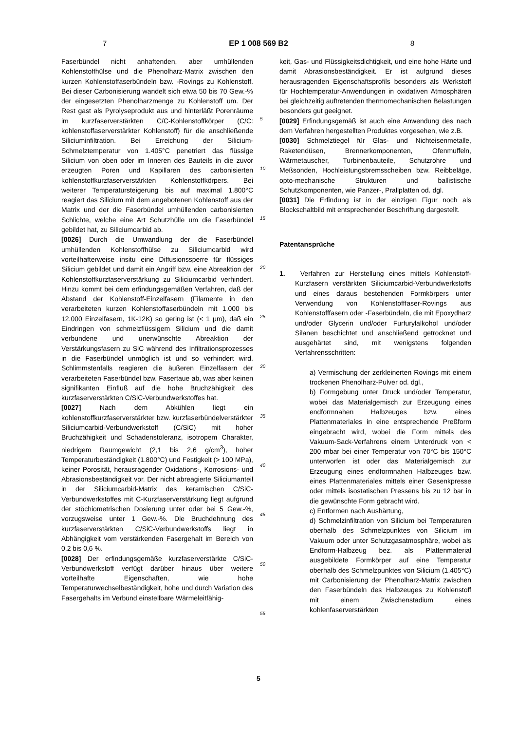7 EP 1 008 569 B2 8
Faserbündel nicht anhaftenden, aber umhüllenden Kohlenstoffhülse und die Phenolharz-Matrix zwischen den kurzen Kohlenstoffaserbündeln bzw. -Rovings zu Kohlenstoff. Bei dieser Carbonisierung wandelt sich etwa 50 bis 70 Gew.-% der eingesetzten Phenolharzmenge zu Kohlenstoff um. Der Rest gast als Pyrolyseprodukt aus und hinterläßt Porenräume im kurzfaserverstärkten C/C-Kohlenstoffkörper (C/C: kohlenstoffaserverstärkter Kohlenstoff) für die anschließende Siliciuminfiltration. Bei Erreichung der Silicium-Schmelztemperatur von 1.405°C penetriert das flüssige Silicium von oben oder im Inneren des Bauteils in die zuvor erzeugten Poren und Kapillaren des carbonisierten kohlenstoffkurzfaserverstärkten Kohlenstoffkörpers. Bei weiterer Temperatursteigerung bis auf maximal 1.800°C reagiert das Silicium mit dem angebotenen Kohlenstoff aus der Matrix und der die Faserbündel umhüllenden carbonisierten Schlichte, welche eine Art Schutzhülle um die Faserbündel gebildet hat, zu Siliciumcarbid ab.
[0026] Durch die Umwandlung der die Faserbündel umhüllenden Kohlenstoffhülse zu Siliciumcarbid wird vorteilhafterweise insitu eine Diffusionssperre für flüssiges Silicium gebildet und damit ein Angriff bzw. eine Abreaktion der Kohlenstoffkurzfaserverstärkung zu Siliciumcarbid verhindert. Hinzu kommt bei dem erfindungsgemäßen Verfahren, daß der Abstand der Kohlenstoff-Einzelfasern (Filamente in den verarbeiteten kurzen Kohlenstoffaserbündeln mit 1.000 bis 12.000 Einzelfasern, 1K-12K) so gering ist (< 1 μm), daß ein Eindringen von schmelzflüssigem Silicium und die damit verbundene und unerwünschte Abreaktion der Verstärkungsfasern zu SiC während des Infiltrationsprozesses in die Faserbündel unmöglich ist und so verhindert wird. Schlimmstenfalls reagieren die äußeren Einzelfasern der verarbeiteten Faserbündel bzw. Fasertaue ab, was aber keinen signifikanten Einfluß auf die hohe Bruchzähigkeit des kurzfaserverstärkten C/SiC-Verbundwerkstoffes hat.
[0027] Nach dem Abkühlen liegt ein kohlenstoffkurzfaserverstärkter bzw. kurzfaserbündelverstärkter Siliciumcarbid-Verbundwerkstoff (C/SiC) mit hoher Bruchzähigkeit und Schadenstoleranz, isotropem Charakter, niedrigem Raumgewicht (2,1 bis 2,6 g/cm<sup>3</sup>), hoher Temperaturbeständigkeit (1.800°C) und Festigkeit (> 100 MPa), keiner Porosität, herausragender Oxidations-, Korrosions- und Abrasionsbeständigkeit vor. Der nicht abreagierte Siliciumanteil in der Siliciumcarbid-Matrix des keramischen C/SiC-Verbundwerkstoffes mit C-Kurzfaserverstärkung liegt aufgrund der stöchiometrischen Dosierung unter oder bei 5 Gew.-%, vorzugsweise unter 1 Gew.-%. Die Bruchdehnung des kurzfaserverstärkten C/SiC-Verbundwerkstoffs liegt in Abhängigkeit vom verstärkenden Fasergehalt im Bereich von 0,2 bis 0,6 %.
[0028] Der erfindungsgemäße kurzfaserverstärkte C/SiC-Verbundwerkstoff verfügt darüber hinaus über weitere vorteilhafte Eigenschaften, wie hohe Temperaturwechselbeständigkeit, hohe und durch Variation des Fasergehalts im Verbund einstellbare Wärmeleitfähig-
5
10
15
20
25
30
35
40
45
50
55
keit, Gas- und Flüssigkeitsdichtigkeit, und eine hohe Härte und damit Abrasionsbeständigkeit. Er ist aufgrund dieses herausragenden Eigenschaftsprofils besonders als Werkstoff für Hochtemperatur-Anwendungen in oxidativen Atmosphären bei gleichzeitig auftretenden thermomechanischen Belastungen besonders gut geeignet.
[0029] Erfindungsgemäß ist auch eine Anwendung des nach dem Verfahren hergestellten Produktes vorgesehen, wie z.B.
[0030] Schmelztiegel für Glas- und Nichteisenmetalle, Raketendüsen, Brennerkomponenten, Ofenmuffeln, Wärmetauscher, Turbinenbauteile, Schutzrohre und Meßsonden, Hochleistungsbremsscheiben bzw. Reibbeläge, opto-mechanische Strukturen und ballistische Schutzkomponenten, wie Panzer-, Prallplatten od. dgl.
[0031] Die Erfindung ist in der einzigen Figur noch als Blockschaltbild mit entsprechender Beschriftung dargestellt.
Patentansprüche
1. Verfahren zur Herstellung eines mittels Kohlenstoff-Kurzfasern verstärkten Siliciumcarbid-Verbundwerkstoffs und eines daraus bestehenden Formkörpers unter Verwendung von Kohlenstofffaser-Rovings aus Kohlenstofffasern oder -Faserbündeln, die mit Epoxydharz und/oder Glycerin und/oder Furfurylalkohol und/oder Silanen beschichtet und anschließend getrocknet und ausgehärtet sind, mit wenigstens folgenden Verfahrensschritten:
a) Vermischung der zerkleinerten Rovings mit einem trockenen Phenolharz-Pulver od. dgl.,
b) Formgebung unter Druck und/oder Temperatur, wobei das Materialgemisch zur Erzeugung eines endformnahen Halbzeuges bzw. eines Plattenmateriales in eine entsprechende Preßform eingebracht wird, wobei die Form mittels des Vakuum-Sack-Verfahrens einem Unterdruck von < 200 mbar bei einer Temperatur von 70°C bis 150°C unterworfen ist oder das Materialgemisch zur Erzeugung eines endformnahen Halbzeuges bzw. eines Plattenmateriales mittels einer Gesenkpresse oder mittels isostatischen Pressens bis zu 12 bar in die gewünschte Form gebracht wird.
c) Entformen nach Aushärtung,
d) Schmelzinfiltration von Silicium bei Temperaturen oberhalb des Schmelzpunktes von Silicium im Vakuum oder unter Schutzgasatmosphäre, wobei als Endform-Halbzeug bez. als Plattenmaterial ausgebildete Formkörper auf eine Temperatur oberhalb des Schmelzpunktes von Silicium (1.405°C) mit Carbonisierung der Phenolharz-Matrix zwischen den Faserbündeln des Halbzeuges zu Kohlenstoff mit einem Zwischenstadium eines kohlenfaserverstärkten
5